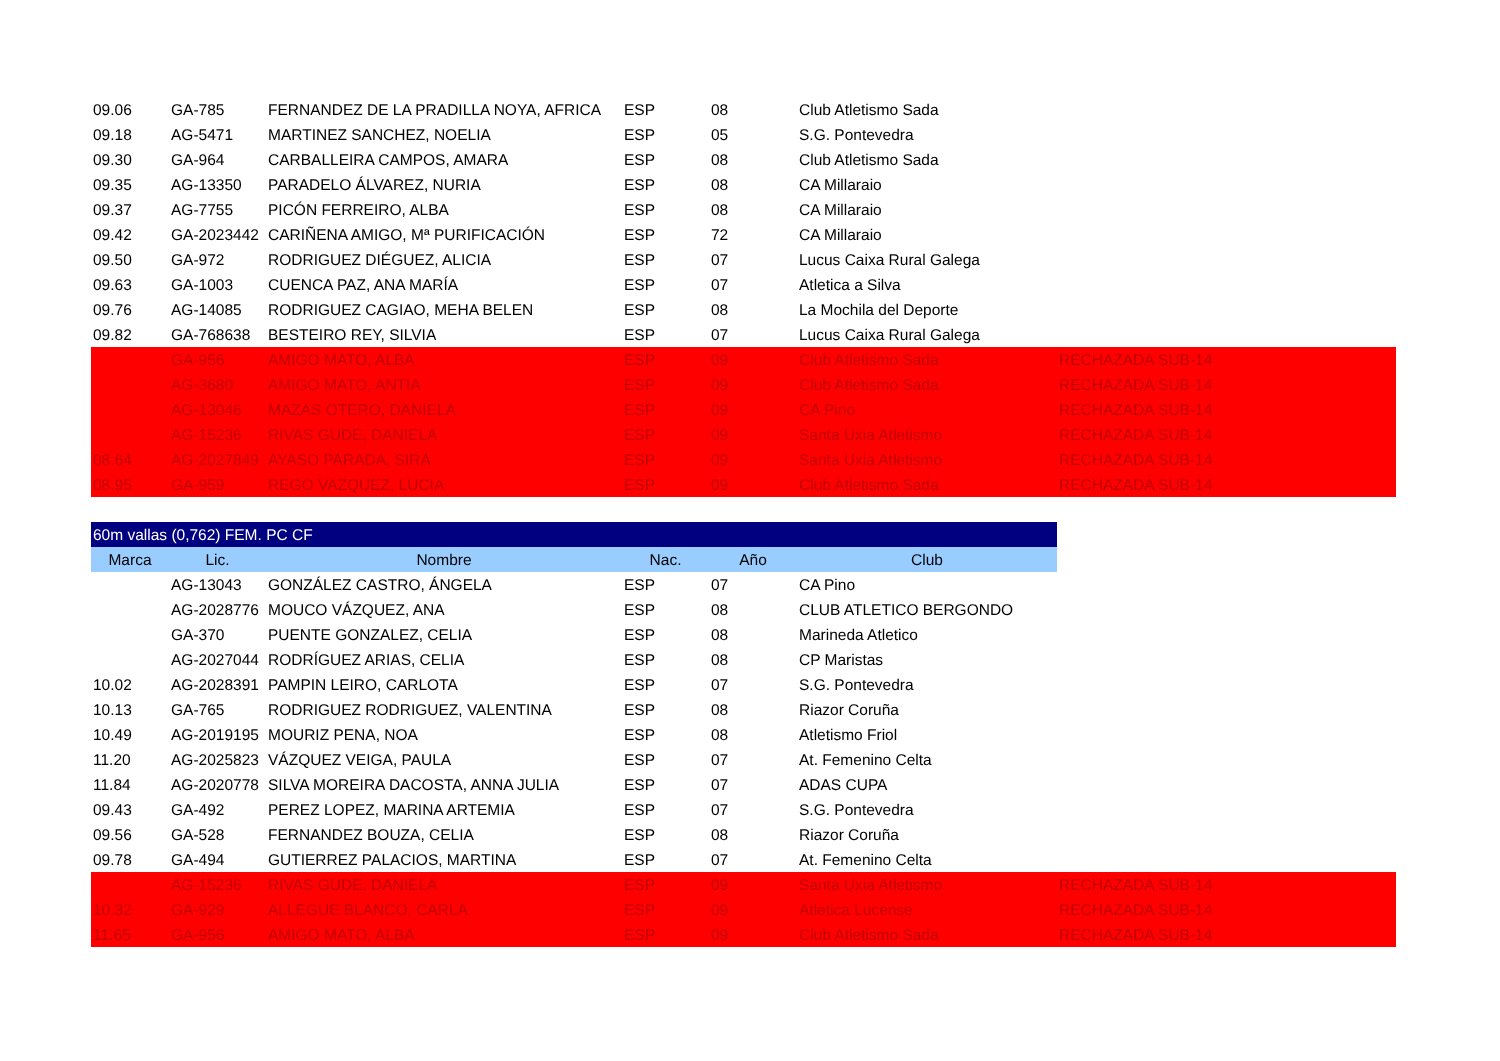| 09.06 | GA-785 | FERNANDEZ DE LA PRADILLA NOYA, AFRICA | ESP | 08 | Club Atletismo Sada | |
| 09.18 | AG-5471 | MARTINEZ SANCHEZ, NOELIA | ESP | 05 | S.G. Pontevedra | |
| 09.30 | GA-964 | CARBALLEIRA CAMPOS, AMARA | ESP | 08 | Club Atletismo Sada | |
| 09.35 | AG-13350 | PARADELO ÁLVAREZ, NURIA | ESP | 08 | CA Millaraio | |
| 09.37 | AG-7755 | PICÓN FERREIRO, ALBA | ESP | 08 | CA Millaraio | |
| 09.42 | GA-2023442 | CARIÑENA AMIGO, Mª PURIFICACIÓN | ESP | 72 | CA Millaraio | |
| 09.50 | GA-972 | RODRIGUEZ DIÉGUEZ, ALICIA | ESP | 07 | Lucus Caixa Rural Galega | |
| 09.63 | GA-1003 | CUENCA PAZ, ANA MARÍA | ESP | 07 | Atletica a Silva | |
| 09.76 | AG-14085 | RODRIGUEZ CAGIAO, MEHA BELEN | ESP | 08 | La Mochila del Deporte | |
| 09.82 | GA-768638 | BESTEIRO REY, SILVIA | ESP | 07 | Lucus Caixa Rural Galega | |
| | GA-956 | AMIGO MATO, ALBA | ESP | 09 | Club Atletismo Sada | RECHAZADA SUB-14 |
| | AG-3680 | AMIGO MATO, ANTIA | ESP | 09 | Club Atletismo Sada | RECHAZADA SUB-14 |
| | AG-13046 | MAZAS OTERO, DANIELA | ESP | 09 | CA Pino | RECHAZADA SUB-14 |
| | AG-15236 | RIVAS GUDE, DANIELA | ESP | 09 | Santa Uxia Atletismo | RECHAZADA SUB-14 |
| 08.64 | AG-2027849 | AYASO PARADA, SIRA | ESP | 09 | Santa Uxia Atletismo | RECHAZADA SUB-14 |
| 08.95 | GA-959 | REGO VAZQUEZ, LUCIA | ESP | 09 | Club Atletismo Sada | RECHAZADA SUB-14 |
| 60m vallas (0,762) FEM. PC CF | | | | | | |
| Marca | Lic. | Nombre | Nac. | Año | Club | |
| | AG-13043 | GONZÁLEZ CASTRO, ÁNGELA | ESP | 07 | CA Pino | |
| | AG-2028776 | MOUCO VÁZQUEZ, ANA | ESP | 08 | CLUB ATLETICO BERGONDO | |
| | GA-370 | PUENTE GONZALEZ, CELIA | ESP | 08 | Marineda Atletico | |
| | AG-2027044 | RODRÍGUEZ ARIAS, CELIA | ESP | 08 | CP Maristas | |
| 10.02 | AG-2028391 | PAMPIN LEIRO, CARLOTA | ESP | 07 | S.G. Pontevedra | |
| 10.13 | GA-765 | RODRIGUEZ RODRIGUEZ, VALENTINA | ESP | 08 | Riazor Coruña | |
| 10.49 | AG-2019195 | MOURIZ PENA, NOA | ESP | 08 | Atletismo Friol | |
| 11.20 | AG-2025823 | VÁZQUEZ VEIGA, PAULA | ESP | 07 | At. Femenino Celta | |
| 11.84 | AG-2020778 | SILVA MOREIRA DACOSTA, ANNA JULIA | ESP | 07 | ADAS CUPA | |
| 09.43 | GA-492 | PEREZ LOPEZ, MARINA ARTEMIA | ESP | 07 | S.G. Pontevedra | |
| 09.56 | GA-528 | FERNANDEZ BOUZA, CELIA | ESP | 08 | Riazor Coruña | |
| 09.78 | GA-494 | GUTIERREZ PALACIOS, MARTINA | ESP | 07 | At. Femenino Celta | |
| | AG-15236 | RIVAS GUDE, DANIELA | ESP | 09 | Santa Uxia Atletismo | RECHAZADA SUB-14 |
| 10.32 | GA-929 | ALLEGUE BLANCO, CARLA | ESP | 09 | Atletica Lucense | RECHAZADA SUB-14 |
| 11.65 | GA-956 | AMIGO MATO, ALBA | ESP | 09 | Club Atletismo Sada | RECHAZADA SUB-14 |